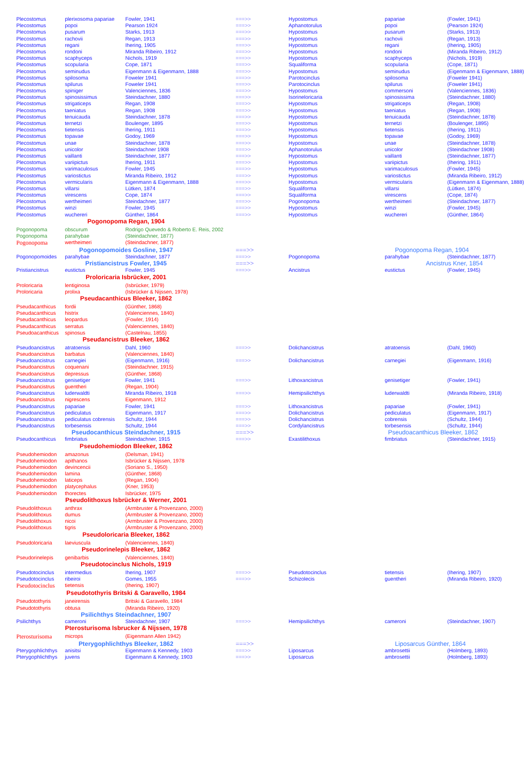| Plecostomus | plerixosoma papariae | Fowler, 1941 | ===>> | Hypostomus | papariae | (Fowler, 1941) |
| Plecostomus | popoi | Pearson 1924 | ===>> | Aphanotorulus | popoi | (Pearson 1924) |
| Plecostomus | pusarum | Starks, 1913 | ===>> | Hypostomus | pusarum | (Starks, 1913) |
| Plecostomus | rachovii | Regan, 1913 | ===>> | Hypostomus | rachovii | (Regan, 1913) |
| Plecostomus | regani | Ihering, 1905 | ===>> | Hypostomus | regani | (Ihering, 1905) |
| Plecostomus | rondoni | Miranda Ribeiro, 1912 | ===>> | Hypostomus | rondoni | (Miranda Ribeiro, 1912) |
| Plecostomus | scaphyceps | Nichols, 1919 | ===>> | Hypostomus | scaphyceps | (Nichols, 1919) |
| Plecostomus | scopularia | Cope, 1871 | ===>> | Squaliforma | scopularia | (Cope, 1871) |
| Plecostomus | seminudus | Eigenmann & Eigenmann, 1888 | ===>> | Hypostomus | seminudus | (Eigenmann & Eigenmann, 1888) |
| Plecostomus | spilosoma | Foweler 1941 | ===>> | Parotocinclus | spilosoma | (Foweler 1941) |
| Plecostomus | spilurus | Foweler 1941 | ===>> | Parotocinclus | spilurus | (Foweler 1941) |
| Plecostomus | spiniger | Valenciennes, 1836 | ===>> | Hypostomus | commersoni | (Valenciennes, 1836) |
| Plecostomus | spinosissimus | Steindachner, 1880 | ===>> | Isorineloricaria | spinosissima | (Steindachner, 1880) |
| Plecostomus | strigaticeps | Regan, 1908 | ===>> | Hypostomus | strigaticeps | (Regan, 1908) |
| Plecostomus | taeniatus | Regan, 1908 | ===>> | Hypostomus | taeniatus | (Regan, 1908) |
| Plecostomus | tenuicauda | Steindachner, 1878 | ===>> | Hypostomus | tenuicauda | (Steindachner, 1878) |
| Plecostomus | ternetzi | Boulenger, 1895 | ===>> | Hypostomus | ternetzi | (Boulenger, 1895) |
| Plecostomus | tietensis | Ihering, 1911 | ===>> | Hypostomus | tietensis | (Ihering, 1911) |
| Plecostomus | topavae | Godoy, 1969 | ===>> | Hypostomus | topavae | (Godoy, 1969) |
| Plecostomus | unae | Steindachner, 1878 | ===>> | Hypostomus | unae | (Steindachner, 1878) |
| Plecostomus | unicolor | Steindachner 1908 | ===>> | Aphanotorulus | unicolor | (Steindachner 1908) |
| Plecostomus | vaillanti | Steindachner, 1877 | ===>> | Hypostomus | vaillanti | (Steindachner, 1877) |
| Plecostomus | variipictus | Ihering, 1911 | ===>> | Hypostomus | variipictus | (Ihering, 1911) |
| Plecostomus | varimaculosus | Fowler, 1945 | ===>> | Hypostomus | varimaculosus | (Fowler, 1945) |
| Plecostomus | variostictus | Miranda Ribeiro, 1912 | ===>> | Hypostomus | variostictus | (Miranda Ribeiro, 1912) |
| Plecostomus | vermicularis | Eigenmann & Eigenmann, 1888 | ===>> | Hypostomus | vermicularis | (Eigenmann & Eigenmann, 1888) |
| Plecostomus | villarsi | Lütken, 1874 | ===>> | Squaliforma | villarsi | (Lütken, 1874) |
| Plecostomus | virescens | Cope, 1874 | ===>> | Squaliforma | virescens | (Cope, 1874) |
| Plecostomus | wertheimeri | Steindachner, 1877 | ===>> | Pogonopoma | wertheimeri | (Steindachner, 1877) |
| Plecostomus | winzi | Fowler, 1945 | ===>> | Hypostomus | winzi | (Fowler, 1945) |
| Plecostomus | wuchereri | Günther, 1864 | ===>> | Hypostomus | wuchereri | (Günther, 1864) |
| Pogonopoma Regan, 1904 | | | | | | |
| Pogonopoma | obscurum | Rodrigo Quevedo & Roberto E. Reis, 2002 | | | | |
| Pogonopoma | parahybae | (Steindachner, 1877) | | | | |
| Pogonopoma | wertheimeri | (Steindachner, 1877) | | | | |
| Pogonopomoides Gosline, 1947 | | | ===>> | | Pogonopoma Regan, 1904 | |
| Pogonopomoides | parahybae | Steindachner, 1877 | ===>> | Pogonopoma | parahybae | (Steindachner, 1877) |
| Pristiancistrus Fowler, 1945 | | | ===>> | | Ancistrus Kner, 1854 | |
| Pristiancistrus | eustictus | Fowler, 1945 | ===>> | Ancistrus | eustictus | (Fowler, 1945) |
| Proloricaria Isbrücker, 2001 | | | | | | |
| Proloricaria | lentiginosa | (Isbrücker, 1979) | | | | |
| Proloricaria | prolixa | (Isbrücker & Nijssen, 1978) | | | | |
| Pseudacanthicus Bleeker, 1862 | | | | | | |
| Pseudacanthicus | fordii | (Günther, 1868) | | | | |
| Pseudacanthicus | histrix | (Valenciennes, 1840) | | | | |
| Pseudacanthicus | leopardus | (Fowler, 1914) | | | | |
| Pseudacanthicus | serratus | (Valenciennes, 1840) | | | | |
| Pseudoacanthicus | spinosus | (Castelnau, 1855) | | | | |
| Pseudancistrus Bleeker, 1862 | | | | | | |
| Pseudoancistrus | atratoensis | Dahl, 1960 | ===>> | Dolichancistrus | atratoensis | (Dahl, 1960) |
| Pseudoancistrus | barbatus | (Valenciennes, 1840) | | | | |
| Pseudoancistrus | carnegiei | (Eigenmann, 1916) | ===>> | Dolichancistrus | carnegiei | (Eigenmann, 1916) |
| Pseudoancistrus | coquenani | (Steindachner, 1915) | | | | |
| Pseudoancistrus | depressus | (Günther, 1868) | | | | |
| Pseudoancistrus | genisetiger | Fowler, 1941 | ===>> | Lithoxancistrus | genisetiger | (Fowler, 1941) |
| Pseudoancistrus | guentheri | (Regan, 1904) | | | | |
| Pseudoancistrus | luderwaldti | Miranda Ribeiro, 1918 | ===>> | Hemipsilichthys | luderwaldti | (Miranda Ribeiro, 1918) |
| Pseudoancistrus | nigrescens | Eigenmann, 1912 | | | | |
| Pseudoancistrus | papariae | Fowler, 1941 | ===>> | Lithoxancistrus | papariae | (Fowler, 1941) |
| Pseudoancistrus | pediculatus | Eigenmann, 1917 | ===>> | Dolichancistrus | pediculatus | (Eigenmann, 1917) |
| Pseudoancistrus | pediculatus cobrensis | Schultz, 1944 | ===>> | Dolichancistrus | cobrensis | (Schultz, 1944) |
| Pseudoancistrus | torbesensis | Schultz, 1944 | ===>> | Cordylancistrus | torbesensis | (Schultz, 1944) |
| Pseudocanthicus Steindachner, 1915 | | | ===>> | | Pseudoacanthicus Bleeker, 1862 | |
| Pseudocanthicus | fimbriatus | Steindachner, 1915 | ===>> | Exastilithoxus | fimbriatus | (Steindachner, 1915) |
| Pseudohemiodon Bleeker, 1862 | | | | | | |
| Pseudohemiodon | amazonus | (Delsman, 1941) | | | | |
| Pseudohemiodon | apithanos | Isbrücker & Nijssen, 1978 | | | | |
| Pseudohemiodon | devincencii | (Soriano S., 1950) | | | | |
| Pseudohemiodon | lamina | (Günther, 1868) | | | | |
| Pseudohemiodon | laticeps | (Regan, 1904) | | | | |
| Pseudohemiodon | platycephalus | (Kner, 1953) | | | | |
| Pseudohemiodon | thorectes | Isbrücker, 1975 | | | | |
| Pseudolithoxus Isbrücker & Werner, 2001 | | | | | | |
| Pseudolithoxus | anthrax | (Armbruster & Provenzano, 2000) | | | | |
| Pseudolithoxus | dumus | (Armbruster & Provenzano, 2000) | | | | |
| Pseudolithoxus | nicoi | (Armbruster & Provenzano, 2000) | | | | |
| Pseudolithoxus | tigris | (Armbruster & Provenzano, 2000) | | | | |
| Pseudoloricaria Bleeker, 1862 | | | | | | |
| Pseudoloricaria | laeviuscula | (Valenciennes, 1840) | | | | |
| Pseudorinelepis Bleeker, 1862 | | | | | | |
| Pseudorinelepis | genibarbis | (Valenciennes, 1840) | | | | |
| Pseudotocinclus Nichols, 1919 | | | | | | |
| Pseudotocinclus | intermedius | Ihering, 1907 | ===>> | Pseudotocinclus | tietensis | (Ihering, 1907) |
| Pseudotocinclus | ribeiroi | Gomes, 1955 | ===>> | Schizolecis | guentheri | (Miranda Ribeiro, 1920) |
| Pseudotocinclus | tietensis | (Ihering, 1907) | | | | |
| Pseudotothyris Britski & Garavello, 1984 | | | | | | |
| Pseudotothyris | janeirensis | Britski & Garavello, 1984 | | | | |
| Pseudotothyris | obtusa | (Miranda Ribeiro, 1920) | | | | |
| Psilichthys Steindachner, 1907 | | | | | | |
| Psilichthys | cameroni | Steindachner, 1907 | ===>> | Hemipsilichthys | cameroni | (Steindachner, 1907) |
| Pterosturisoma Isbrucker & Nijssen, 1978 | | | | | | |
| Pterosturisoma | microps | (Eigenmann Allen 1942) | | | | |
| Pterygophlichthys Bleeker, 1862 | | | ===>> | | Liposarcus Günther, 1864 | |
| Pterygophlichthys | anisitsi | Eigenmann & Kennedy, 1903 | ===>> | Liposarcus | ambrosettii | (Holmberg, 1893) |
| Pterygophlichthys | juvens | Eigenmann & Kennedy, 1903 | ===>> | Liposarcus | ambrosettii | (Holmberg, 1893) |